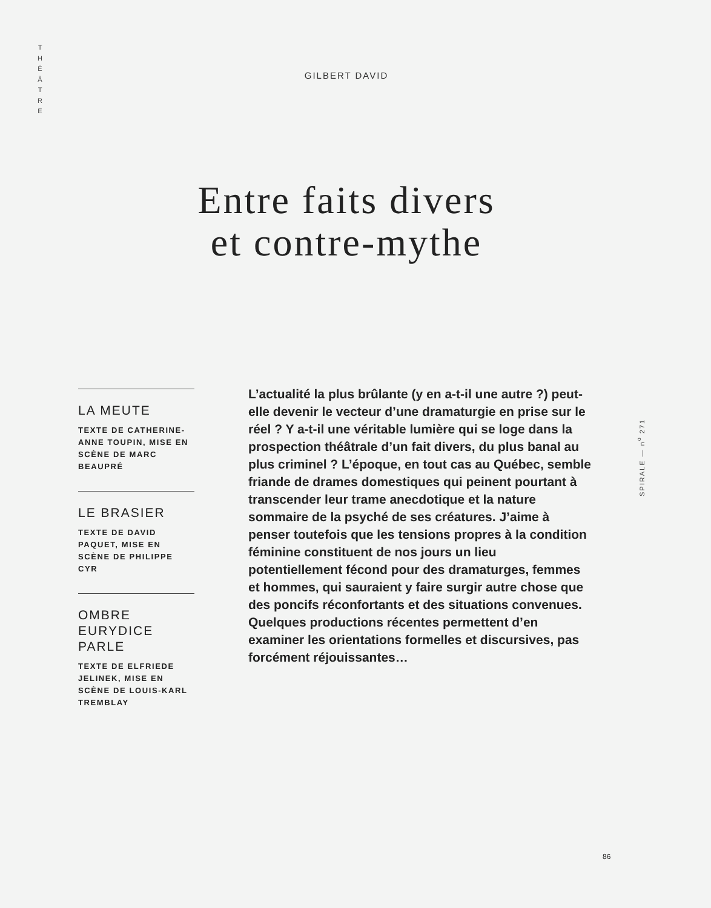T H É Â T R E
GILBERT DAVID
Entre faits divers
et contre-mythe
LA MEUTE
TEXTE DE CATHERINE-ANNE TOUPIN, MISE EN SCÈNE DE MARC BEAUPRÉ
LE BRASIER
TEXTE DE DAVID PAQUET, MISE EN SCÈNE DE PHILIPPE CYR
OMBRE EURYDICE PARLE
TEXTE DE ELFRIEDE JELINEK, MISE EN SCÈNE DE LOUIS-KARL TREMBLAY
L’actualité la plus brûlante (y en a-t-il une autre ?) peut-elle devenir le vecteur d’une dramaturgie en prise sur le réel ? Y a-t-il une véritable lumière qui se loge dans la prospection théâtrale d’un fait divers, du plus banal au plus criminel ? L’époque, en tout cas au Québec, semble friande de drames domestiques qui peinent pourtant à transcender leur trame anecdotique et la nature sommaire de la psyché de ses créatures. J’aime à penser toutefois que les tensions propres à la condition féminine constituent de nos jours un lieu potentiellement fécond pour des dramaturges, femmes et hommes, qui sauraient y faire surgir autre chose que des poncifs réconfortants et des situations convenues. Quelques productions récentes permettent d’en examiner les orientations formelles et discursives, pas forcément réjouissantes…
SPIRALE — n<sup>o</sup> 271
86